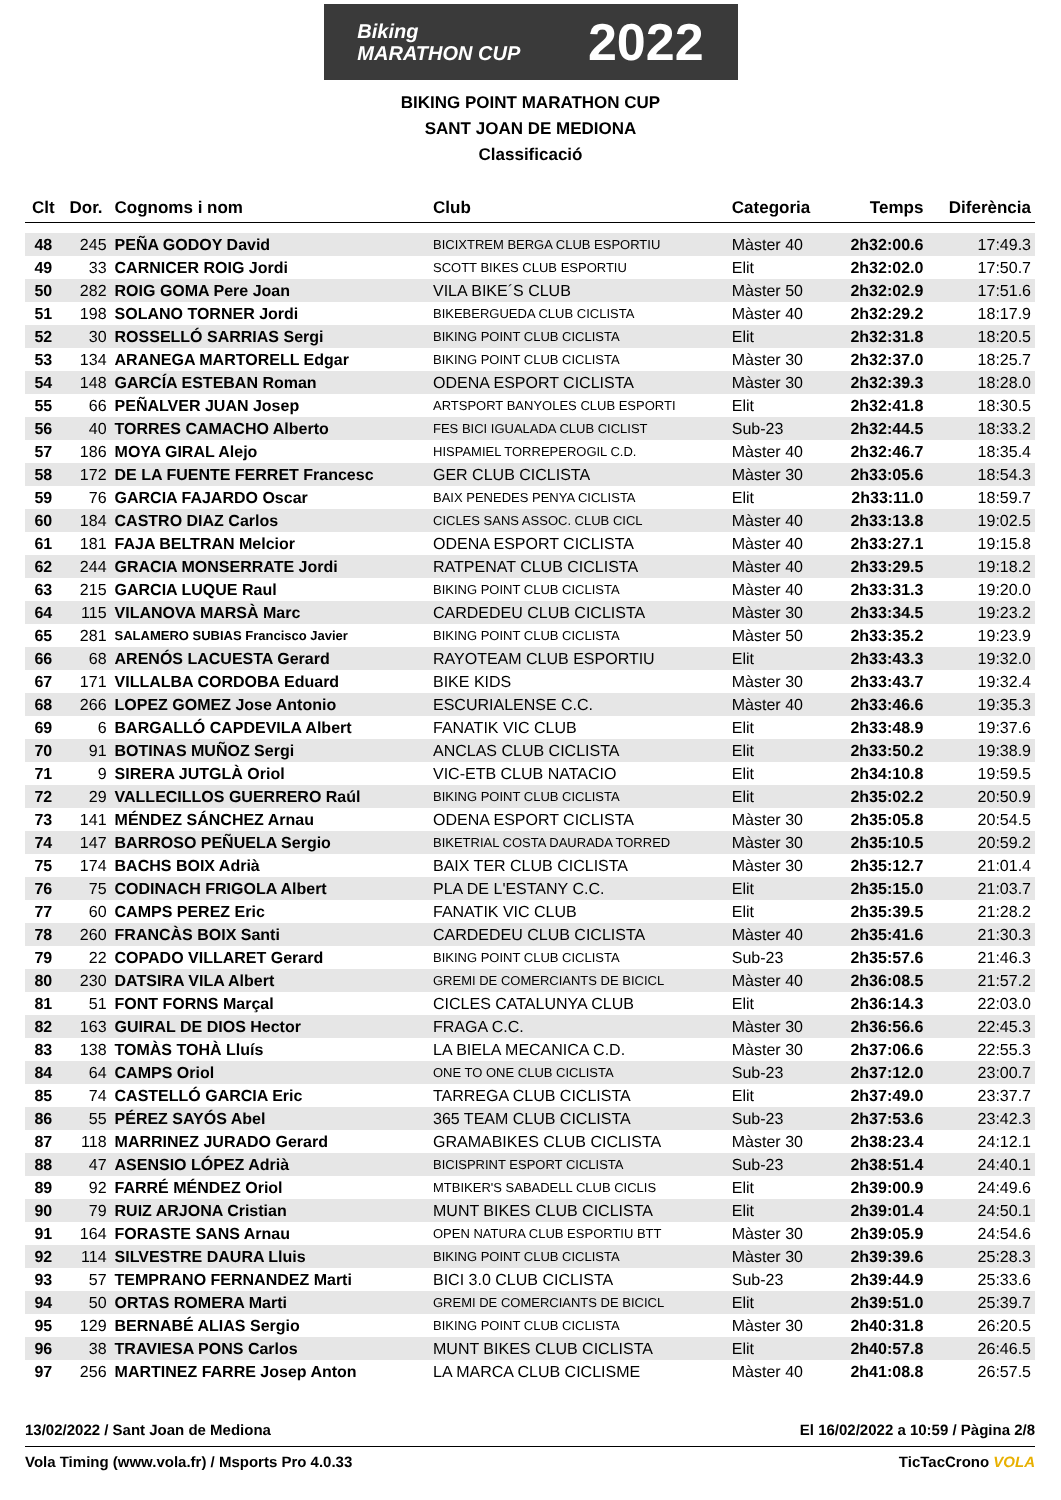Biking
MARATHON CUP
2022
BIKING POINT MARATHON CUP
SANT JOAN DE MEDIONA
Classificació
| Clt | Dor. | Cognoms i nom | Club | Categoria | Temps | Diferència |
| --- | --- | --- | --- | --- | --- | --- |
| 48 | 245 | PEÑA GODOY David | BICIXTREM BERGA CLUB ESPORTIU | Màster 40 | 2h32:00.6 | 17:49.3 |
| 49 | 33 | CARNICER ROIG Jordi | SCOTT BIKES CLUB ESPORTIU | Elit | 2h32:02.0 | 17:50.7 |
| 50 | 282 | ROIG GOMA Pere Joan | VILA BIKE´S CLUB | Màster 50 | 2h32:02.9 | 17:51.6 |
| 51 | 198 | SOLANO TORNER Jordi | BIKEBERGUEDA CLUB CICLISTA | Màster 40 | 2h32:29.2 | 18:17.9 |
| 52 | 30 | ROSSELLÓ SARRIAS Sergi | BIKING POINT CLUB CICLISTA | Elit | 2h32:31.8 | 18:20.5 |
| 53 | 134 | ARANEGA MARTORELL Edgar | BIKING POINT CLUB CICLISTA | Màster 30 | 2h32:37.0 | 18:25.7 |
| 54 | 148 | GARCÍA ESTEBAN Roman | ODENA ESPORT CICLISTA | Màster 30 | 2h32:39.3 | 18:28.0 |
| 55 | 66 | PEÑALVER JUAN Josep | ARTSPORT BANYOLES CLUB ESPORTI | Elit | 2h32:41.8 | 18:30.5 |
| 56 | 40 | TORRES CAMACHO Alberto | FES BICI IGUALADA CLUB CICLIST | Sub-23 | 2h32:44.5 | 18:33.2 |
| 57 | 186 | MOYA GIRAL Alejo | HISPAMIEL TORREPEROGIL C.D. | Màster 40 | 2h32:46.7 | 18:35.4 |
| 58 | 172 | DE LA FUENTE FERRET Francesc | GER CLUB CICLISTA | Màster 30 | 2h33:05.6 | 18:54.3 |
| 59 | 76 | GARCIA FAJARDO Oscar | BAIX PENEDES PENYA CICLISTA | Elit | 2h33:11.0 | 18:59.7 |
| 60 | 184 | CASTRO DIAZ Carlos | CICLES SANS ASSOC. CLUB CICL | Màster 40 | 2h33:13.8 | 19:02.5 |
| 61 | 181 | FAJA BELTRAN Melcior | ODENA ESPORT CICLISTA | Màster 40 | 2h33:27.1 | 19:15.8 |
| 62 | 244 | GRACIA MONSERRATE Jordi | RATPENAT CLUB CICLISTA | Màster 40 | 2h33:29.5 | 19:18.2 |
| 63 | 215 | GARCIA LUQUE Raul | BIKING POINT CLUB CICLISTA | Màster 40 | 2h33:31.3 | 19:20.0 |
| 64 | 115 | VILANOVA MARSÀ Marc | CARDEDEU CLUB CICLISTA | Màster 30 | 2h33:34.5 | 19:23.2 |
| 65 | 281 | SALAMERO SUBIAS Francisco Javier | BIKING POINT CLUB CICLISTA | Màster 50 | 2h33:35.2 | 19:23.9 |
| 66 | 68 | ARENÓS LACUESTA Gerard | RAYOTEAM CLUB ESPORTIU | Elit | 2h33:43.3 | 19:32.0 |
| 67 | 171 | VILLALBA CORDOBA Eduard | BIKE KIDS | Màster 30 | 2h33:43.7 | 19:32.4 |
| 68 | 266 | LOPEZ GOMEZ Jose Antonio | ESCURIALENSE C.C. | Màster 40 | 2h33:46.6 | 19:35.3 |
| 69 | 6 | BARGALLÓ CAPDEVILA Albert | FANATIK VIC CLUB | Elit | 2h33:48.9 | 19:37.6 |
| 70 | 91 | BOTINAS MUÑOZ Sergi | ANCLAS CLUB CICLISTA | Elit | 2h33:50.2 | 19:38.9 |
| 71 | 9 | SIRERA JUTGLÀ Oriol | VIC-ETB CLUB NATACIO | Elit | 2h34:10.8 | 19:59.5 |
| 72 | 29 | VALLECILLOS GUERRERO Raúl | BIKING POINT CLUB CICLISTA | Elit | 2h35:02.2 | 20:50.9 |
| 73 | 141 | MÉNDEZ SÁNCHEZ Arnau | ODENA ESPORT CICLISTA | Màster 30 | 2h35:05.8 | 20:54.5 |
| 74 | 147 | BARROSO PEÑUELA Sergio | BIKETRIAL COSTA DAURADA TORRED | Màster 30 | 2h35:10.5 | 20:59.2 |
| 75 | 174 | BACHS BOIX Adrià | BAIX TER CLUB CICLISTA | Màster 30 | 2h35:12.7 | 21:01.4 |
| 76 | 75 | CODINACH FRIGOLA Albert | PLA DE L'ESTANY C.C. | Elit | 2h35:15.0 | 21:03.7 |
| 77 | 60 | CAMPS PEREZ Eric | FANATIK VIC CLUB | Elit | 2h35:39.5 | 21:28.2 |
| 78 | 260 | FRANCÀS BOIX Santi | CARDEDEU CLUB CICLISTA | Màster 40 | 2h35:41.6 | 21:30.3 |
| 79 | 22 | COPADO VILLARET Gerard | BIKING POINT CLUB CICLISTA | Sub-23 | 2h35:57.6 | 21:46.3 |
| 80 | 230 | DATSIRA VILA Albert | GREMI DE COMERCIANTS DE BICICL | Màster 40 | 2h36:08.5 | 21:57.2 |
| 81 | 51 | FONT FORNS Marçal | CICLES CATALUNYA CLUB | Elit | 2h36:14.3 | 22:03.0 |
| 82 | 163 | GUIRAL DE DIOS Hector | FRAGA C.C. | Màster 30 | 2h36:56.6 | 22:45.3 |
| 83 | 138 | TOMÀS TOHÀ Lluís | LA BIELA MECANICA C.D. | Màster 30 | 2h37:06.6 | 22:55.3 |
| 84 | 64 | CAMPS Oriol | ONE TO ONE CLUB CICLISTA | Sub-23 | 2h37:12.0 | 23:00.7 |
| 85 | 74 | CASTELLÓ GARCIA Eric | TARREGA CLUB CICLISTA | Elit | 2h37:49.0 | 23:37.7 |
| 86 | 55 | PÉREZ SAYÓS Abel | 365 TEAM CLUB CICLISTA | Sub-23 | 2h37:53.6 | 23:42.3 |
| 87 | 118 | MARRINEZ JURADO Gerard | GRAMABIKES CLUB CICLISTA | Màster 30 | 2h38:23.4 | 24:12.1 |
| 88 | 47 | ASENSIO LÓPEZ Adrià | BICISPRINT ESPORT CICLISTA | Sub-23 | 2h38:51.4 | 24:40.1 |
| 89 | 92 | FARRÉ MÉNDEZ Oriol | MTBIKER'S SABADELL CLUB CICLIS | Elit | 2h39:00.9 | 24:49.6 |
| 90 | 79 | RUIZ ARJONA Cristian | MUNT BIKES CLUB CICLISTA | Elit | 2h39:01.4 | 24:50.1 |
| 91 | 164 | FORASTE SANS Arnau | OPEN NATURA CLUB ESPORTIU BTT | Màster 30 | 2h39:05.9 | 24:54.6 |
| 92 | 114 | SILVESTRE DAURA Lluis | BIKING POINT CLUB CICLISTA | Màster 30 | 2h39:39.6 | 25:28.3 |
| 93 | 57 | TEMPRANO FERNANDEZ Marti | BICI 3.0 CLUB CICLISTA | Sub-23 | 2h39:44.9 | 25:33.6 |
| 94 | 50 | ORTAS ROMERA Marti | GREMI DE COMERCIANTS DE BICICL | Elit | 2h39:51.0 | 25:39.7 |
| 95 | 129 | BERNABÉ ALIAS Sergio | BIKING POINT CLUB CICLISTA | Màster 30 | 2h40:31.8 | 26:20.5 |
| 96 | 38 | TRAVIESA PONS Carlos | MUNT BIKES CLUB CICLISTA | Elit | 2h40:57.8 | 26:46.5 |
| 97 | 256 | MARTINEZ FARRE Josep Anton | LA MARCA CLUB CICLISME | Màster 40 | 2h41:08.8 | 26:57.5 |
13/02/2022 / Sant Joan de Mediona El 16/02/2022 a 10:59 / Pàgina 2/8
Vola Timing (www.vola.fr) / Msports Pro 4.0.33 TicTacCrono VOLA